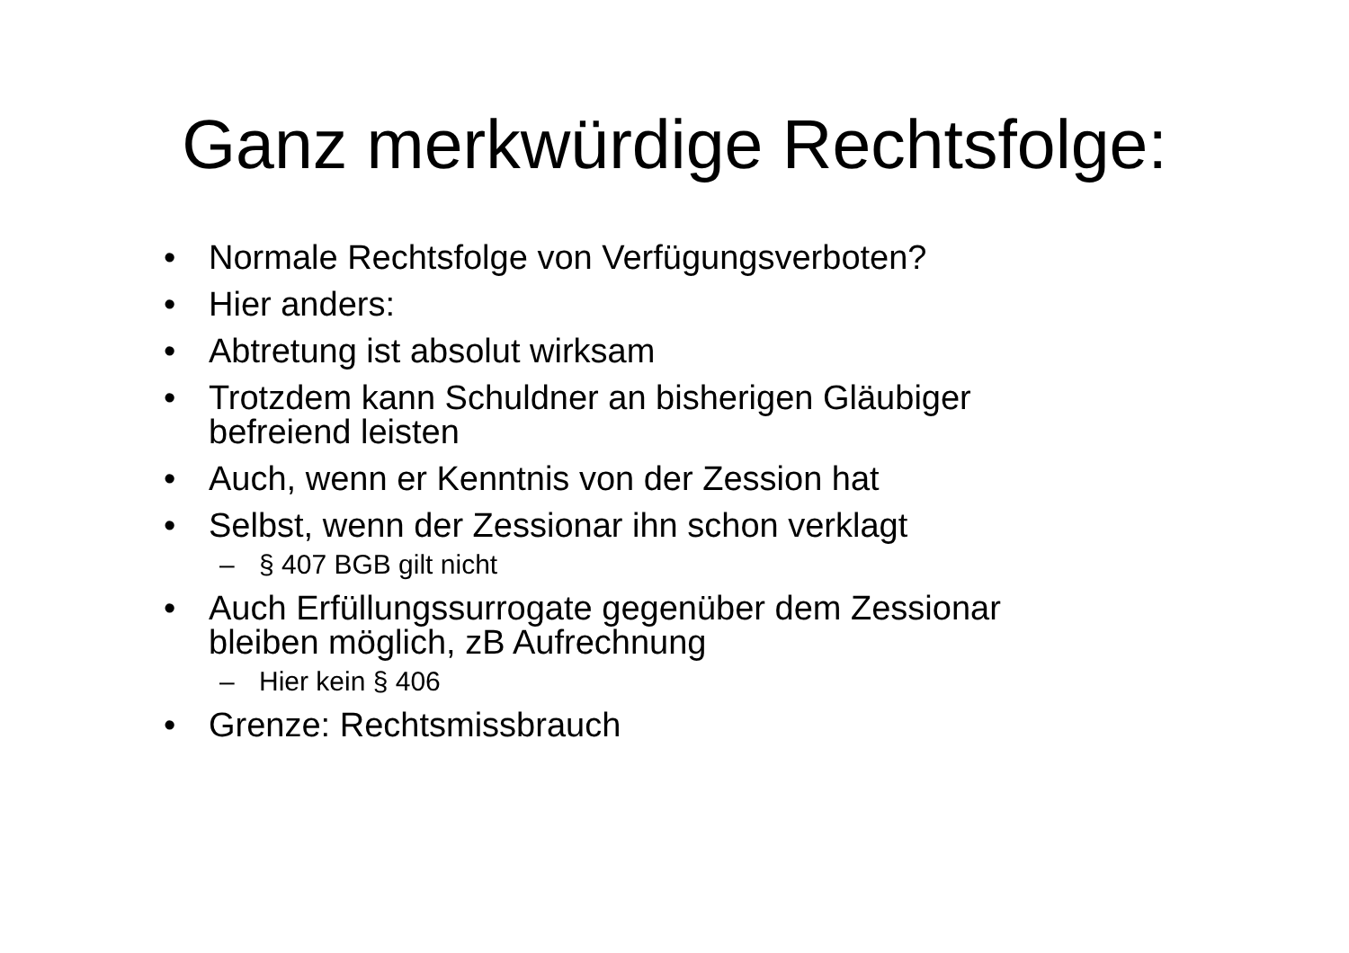Ganz merkwürdige Rechtsfolge:
• Normale Rechtsfolge von Verfügungsverboten?
• Hier anders:
• Abtretung ist absolut wirksam
• Trotzdem kann Schuldner an bisherigen Gläubiger
befreiend leisten
• Auch, wenn er Kenntnis von der Zession hat
• Selbst, wenn der Zessionar ihn schon verklagt
– § 407 BGB gilt nicht
• Auch Erfüllungssurrogate gegenüber dem Zessionar
bleiben möglich, zB Aufrechnung
– Hier kein § 406
• Grenze: Rechtsmissbrauch